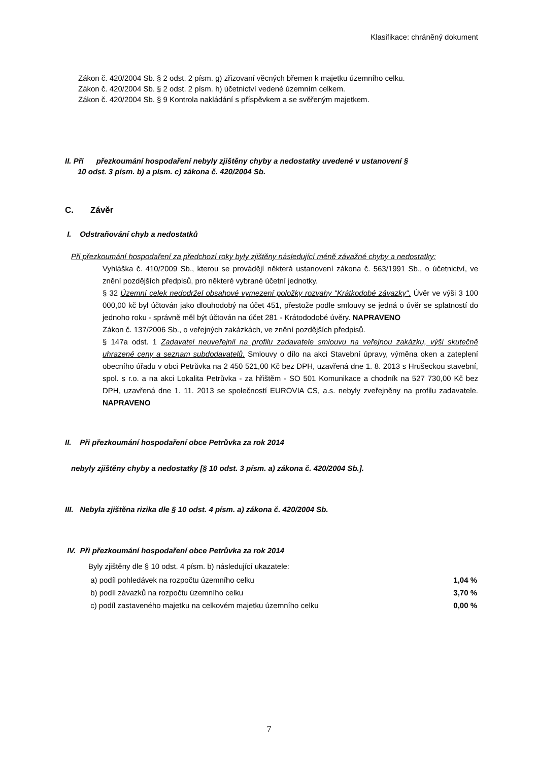Klasifikace: chráněný dokument
Zákon č. 420/2004 Sb. § 2 odst. 2 písm. g) zřizovaní věcných břemen k majetku územního celku.
Zákon č. 420/2004 Sb. § 2 odst. 2 písm. h) účetnictví vedené územním celkem.
Zákon č. 420/2004 Sb. § 9 Kontrola nakládání s příspěvkem a se svěřeným majetkem.
II. Při přezkoumání hospodaření nebyly zjištěny chyby a nedostatky uvedené v ustanovení §
10 odst. 3 písm. b) a písm. c) zákona č. 420/2004 Sb.
C. Závěr
I. Odstraňování chyb a nedostatků
Při přezkoumání hospodaření za předchozí roky byly zjištěny následující méně závažné chyby a nedostatky:
Vyhláška č. 410/2009 Sb., kterou se provádějí některá ustanovení zákona č. 563/1991 Sb., o účetnictví, ve znění pozdějších předpisů, pro některé vybrané účetní jednotky.
§ 32 Územní celek nedodržel obsahové vymezení položky rozvahy "Krátkodobé závazky". Úvěr ve výši 3 100 000,00 kč byl účtován jako dlouhodobý na účet 451, přestože podle smlouvy se jedná o úvěr se splatností do jednoho roku - správně měl být účtován na účet 281 - Krátododobé úvěry. NAPRAVENO
Zákon č. 137/2006 Sb., o veřejných zakázkách, ve znění pozdějších předpisů.
§ 147a odst. 1 Zadavatel neuveřejnil na profilu zadavatele smlouvu na veřejnou zakázku, výši skutečně uhrazené ceny a seznam subdodavatelů. Smlouvy o dílo na akci Stavební úpravy, výměna oken a zateplení obecního úřadu v obci Petrůvka na 2 450 521,00 Kč bez DPH, uzavřená dne 1. 8. 2013 s Hrušeckou stavební, spol. s r.o. a na akci Lokalita Petrůvka - za hřištěm - SO 501 Komunikace a chodník na 527 730,00 Kč bez DPH, uzavřená dne 1. 11. 2013 se společností EUROVIA CS, a.s. nebyly zveřejněny na profilu zadavatele. NAPRAVENO
II. Při přezkoumání hospodaření obce Petrůvka za rok 2014
nebyly zjištěny chyby a nedostatky [§ 10 odst. 3 písm. a) zákona č. 420/2004 Sb.].
III. Nebyla zjištěna rizika dle § 10 odst. 4 písm. a) zákona č. 420/2004 Sb.
IV. Při přezkoumání hospodaření obce Petrůvka za rok 2014
Byly zjištěny dle § 10 odst. 4 písm. b) následující ukazatele:
| a) podíl pohledávek na rozpočtu územního celku | 1,04 % |
| b) podíl závazků na rozpočtu územního celku | 3,70 % |
| c) podíl zastaveného majetku na celkovém majetku územního celku | 0,00 % |
7